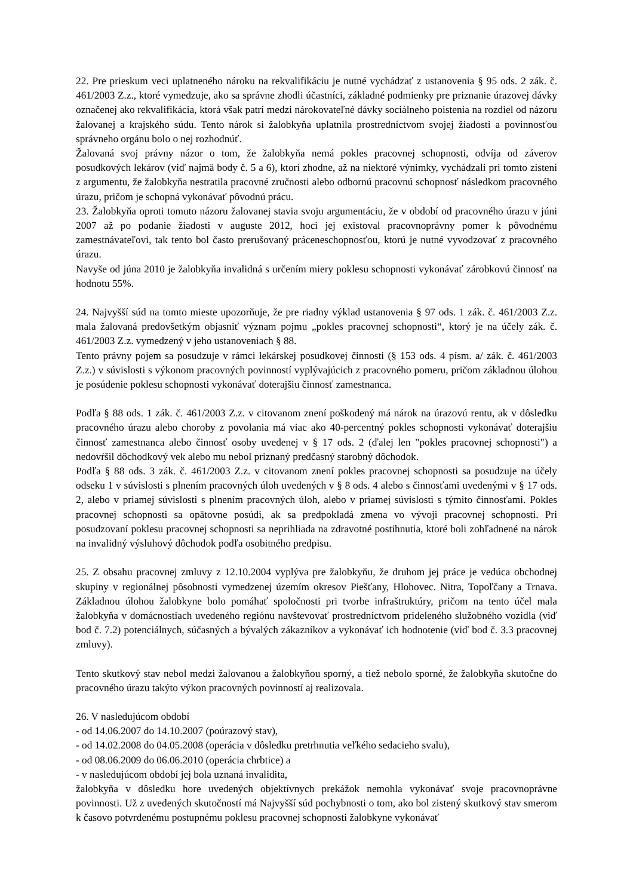22. Pre prieskum veci uplatneného nároku na rekvalifikáciu je nutné vychádzať z ustanovenia § 95 ods. 2 zák. č. 461/2003 Z.z., ktoré vymedzuje, ako sa správne zhodli účastníci, základné podmienky pre priznanie úrazovej dávky označenej ako rekvalifikácia, ktorá však patrí medzi nárokovateľné dávky sociálneho poistenia na rozdiel od názoru žalovanej a krajského súdu. Tento nárok si žalobkyňa uplatnila prostredníctvom svojej žiadosti a povinnosťou správneho orgánu bolo o nej rozhodnúť.
Žalovaná svoj právny názor o tom, že žalobkyňa nemá pokles pracovnej schopnosti, odvíja od záverov posudkových lekárov (viď najmä body č. 5 a 6), ktorí zhodne, až na niektoré výnimky, vychádzali pri tomto zistení z argumentu, že žalobkyňa nestratila pracovné zručnosti alebo odbornú pracovnú schopnosť následkom pracovného úrazu, pričom je schopná vykonávať pôvodnú prácu.
23. Žalobkyňa oproti tomuto názoru žalovanej stavia svoju argumentáciu, že v období od pracovného úrazu v júni 2007 až po podanie žiadosti v auguste 2012, hoci jej existoval pracovnoprávny pomer k pôvodnému zamestnávateľovi, tak tento bol často prerušovaný práceneschopnosťou, ktorú je nutné vyvodzovať z pracovného úrazu.
Navyše od júna 2010 je žalobkyňa invalidná s určením miery poklesu schopnosti vykonávať zárobkovú činnosť na hodnotu 55%.
24. Najvyšší súd na tomto mieste upozorňuje, že pre riadny výklad ustanovenia § 97 ods. 1 zák. č. 461/2003 Z.z. mala žalovaná predovšetkým objasniť význam pojmu „pokles pracovnej schopnosti“, ktorý je na účely zák. č. 461/2003 Z.z. vymedzený v jeho ustanoveniach § 88.
Tento právny pojem sa posudzuje v rámci lekárskej posudkovej činnosti (§ 153 ods. 4 písm. a/ zák. č. 461/2003 Z.z.) v súvislosti s výkonom pracovných povinností vyplývajúcich z pracovného pomeru, pričom základnou úlohou je posúdenie poklesu schopnosti vykonávať doterajšiu činnosť zamestnanca.
Podľa § 88 ods. 1 zák. č. 461/2003 Z.z. v citovanom znení poškodený má nárok na úrazovú rentu, ak v dôsledku pracovného úrazu alebo choroby z povolania má viac ako 40-percentný pokles schopnosti vykonávať doterajšiu činnosť zamestnanca alebo činnosť osoby uvedenej v § 17 ods. 2 (ďalej len "pokles pracovnej schopnosti") a nedovŕšil dôchodkový vek alebo mu nebol priznaný predčasný starobný dôchodok.
Podľa § 88 ods. 3 zák. č. 461/2003 Z.z. v citovanom znení pokles pracovnej schopnosti sa posudzuje na účely odseku 1 v súvislosti s plnením pracovných úloh uvedených v § 8 ods. 4 alebo s činnosťami uvedenými v § 17 ods. 2, alebo v priamej súvislosti s plnením pracovných úloh, alebo v priamej súvislosti s týmito činnosťami. Pokles pracovnej schopnosti sa opätovne posúdi, ak sa predpokladá zmena vo vývoji pracovnej schopnosti. Pri posudzovaní poklesu pracovnej schopnosti sa neprihliada na zdravotné postihnutia, ktoré boli zohľadnené na nárok na invalidný výsluhový dôchodok podľa osobitného predpisu.
25. Z obsahu pracovnej zmluvy z 12.10.2004 vyplýva pre žalobkyňu, že druhom jej práce je vedúca obchodnej skupiny v regionálnej pôsobnosti vymedzenej územím okresov Piešťany, Hlohovec. Nitra, Topoľčany a Trnava. Základnou úlohou žalobkyne bolo pomáhať spoločnosti pri tvorbe infraštruktúry, pričom na tento účel mala žalobkyňa v domácnostiach uvedeného regiónu navštevovať prostredníctvom prideleného služobného vozidla (viď bod č. 7.2) potenciálnych, súčasných a bývalých zákazníkov a vykonávať ich hodnotenie (viď bod č. 3.3 pracovnej zmluvy).
Tento skutkový stav nebol medzi žalovanou a žalobkyňou sporný, a tiež nebolo sporné, že žalobkyňa skutočne do pracovného úrazu takýto výkon pracovných povinností aj realizovala.
26. V nasledujúcom období
- od 14.06.2007 do 14.10.2007 (poúrazový stav),
- od 14.02.2008 do 04.05.2008 (operácia v dôsledku pretrhnutia veľkého sedacieho svalu),
- od 08.06.2009 do 06.06.2010 (operácia chrbtice) a
- v nasledujúcom období jej bola uznaná invalidita,
žalobkyňa v dôsledku hore uvedených objektívnych prekážok nemohla vykonávať svoje pracovnoprávne povinnosti. Už z uvedených skutočností má Najvyšší súd pochybnosti o tom, ako bol zistený skutkový stav smerom k časovo potvrdenému postupnému poklesu pracovnej schopnosti žalobkyne vykonávať